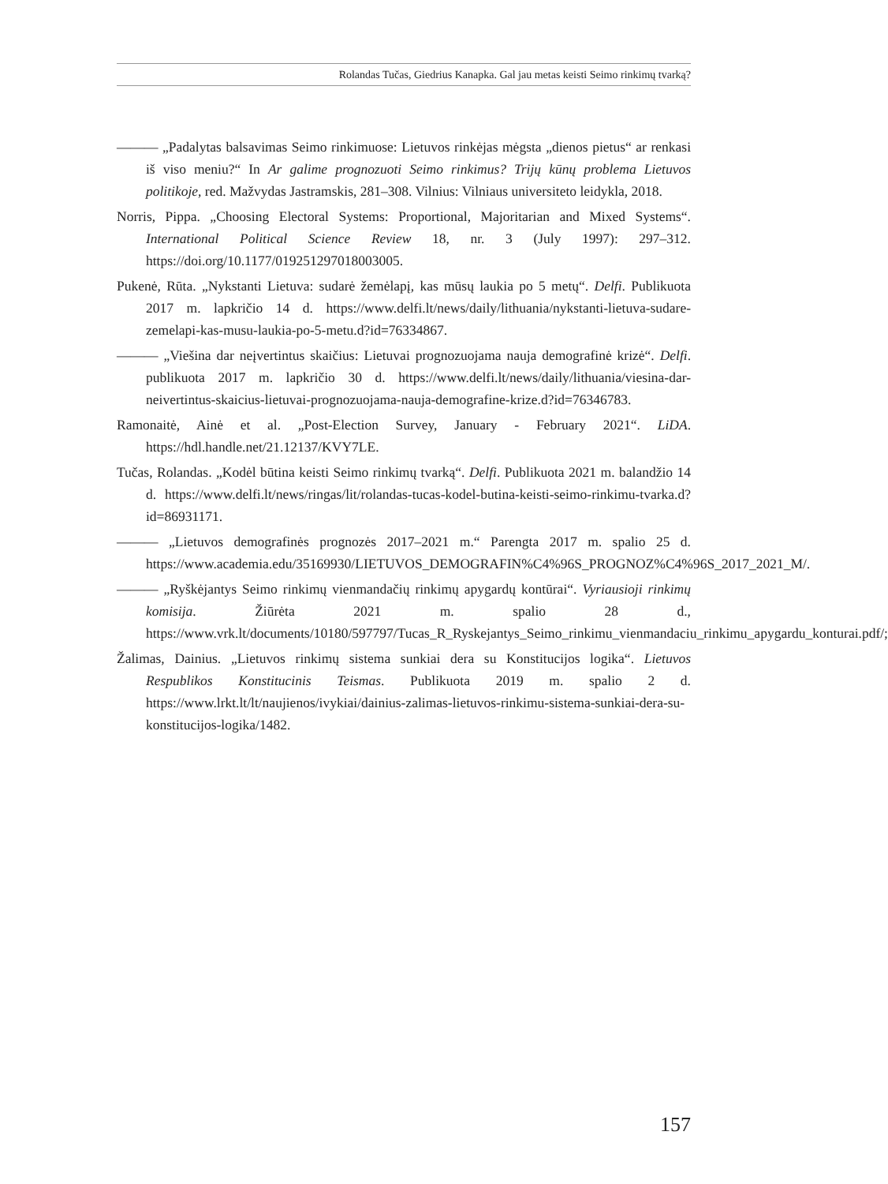Rolandas Tučas, Giedrius Kanapka. Gal jau metas keisti Seimo rinkimų tvarką?
——— „Padalytas balsavimas Seimo rinkimuose: Lietuvos rinkėjas mėgsta „dienos pietus“ ar renkasi iš viso meniu?“ In Ar galime prognozuoti Seimo rinkimus? Trijų kūnų problema Lietuvos politikoje, red. Mažvydas Jastramskis, 281–308. Vilnius: Vilniaus universiteto leidykla, 2018.
Norris, Pippa. „Choosing Electoral Systems: Proportional, Majoritarian and Mixed Systems“. International Political Science Review 18, nr. 3 (July 1997): 297–312. https://doi.org/10.1177/019251297018003005.
Pukenė, Rūta. „Nykstanti Lietuva: sudarė žemėlapį, kas mūsų laukia po 5 metų“. Delfi. Publikuota 2017 m. lapkričio 14 d. https://www.delfi.lt/news/daily/lithuania/nykstanti-lietuva-sudare-zemelapi-kas-musu-laukia-po-5-metu.d?id=76334867.
——— „Viešina dar neįvertintus skaičius: Lietuvai prognozuojama nauja demografinė krizė“. Delfi. publikuota 2017 m. lapkričio 30 d. https://www.delfi.lt/news/daily/lithuania/viesina-dar-neivertintus-skaicius-lietuvai-prognozuojama-nauja-demografine-krize.d?id=76346783.
Ramonaitė, Ainė et al. „Post-Election Survey, January - February 2021“. LiDA. https://hdl.handle.net/21.12137/KVY7LE.
Tučas, Rolandas. „Kodėl būtina keisti Seimo rinkimų tvarką“. Delfi. Publikuota 2021 m. balandžio 14 d. https://www.delfi.lt/news/ringas/lit/rolandas-tucas-kodel-butina-keisti-seimo-rinkimu-tvarka.d?id=86931171.
——— „Lietuvos demografinės prognozės 2017–2021 m.“ Parengta 2017 m. spalio 25 d. https://www.academia.edu/35169930/LIETUVOS_DEMOGRAFIN%C4%96S_PROGNOZ%C4%96S_2017_2021_M/.
——— „Ryškėjantys Seimo rinkimų vienmandačių rinkimų apygardų kontūrai“. Vyriausioji rinkimų komisija. Žiūrėta 2021 m. spalio 28 d., https://www.vrk.lt/documents/10180/597797/Tucas_R_Ryskejantys_Seimo_rinkimu_vienmandaciu_rinkimu_apygardu_konturai.pdf/;
Žalimas, Dainius. „Lietuvos rinkimų sistema sunkiai dera su Konstitucijos logika“. Lietuvos Respublikos Konstitucinis Teismas. Publikuota 2019 m. spalio 2 d. https://www.lrkt.lt/lt/naujienos/ivykiai/dainius-zalimas-lietuvos-rinkimu-sistema-sunkiai-dera-su-konstitucijos-logika/1482.
157